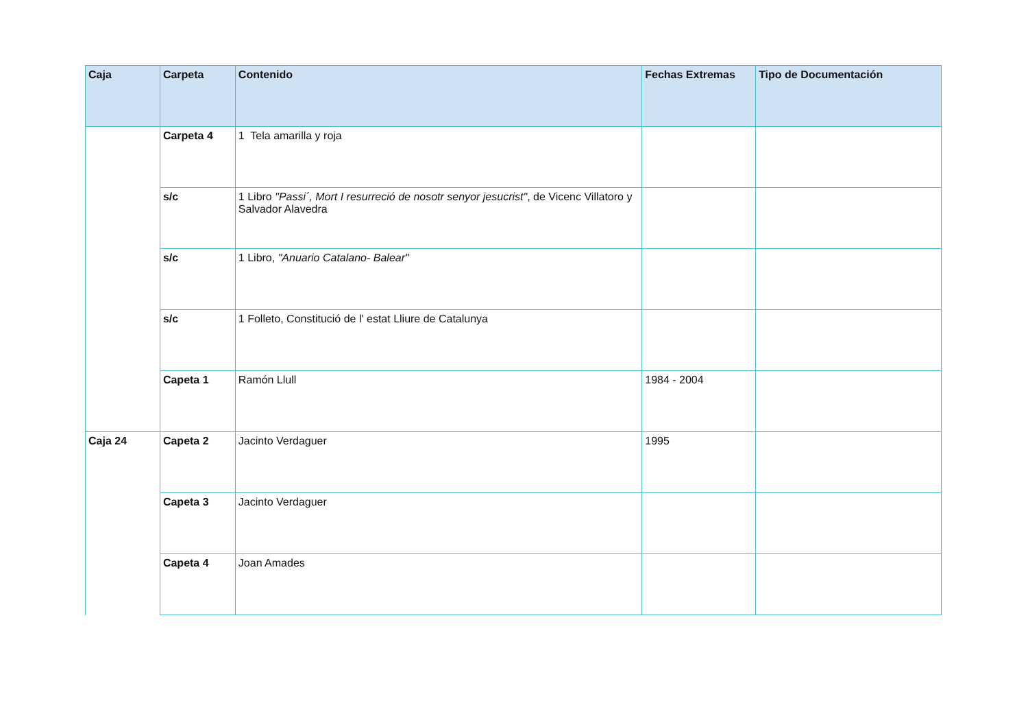| Caja | Carpeta | Contenido | Fechas Extremas | Tipo de Documentación |
| --- | --- | --- | --- | --- |
| | Carpeta 4 | 1 Tela amarilla y roja | | |
| | s/c | 1 Libro "Passi´, Mort I resurreció de nosotr senyor jesucrist" , de Vicenc Villatoro y Salvador Alavedra | | |
| | s/c | 1 Libro, "Anuario Catalano- Balear" | | |
| | s/c | 1 Folleto, Constitució de l' estat Lliure de Catalunya | | |
| | Capeta 1 | Ramón Llull | 1984 - 2004 | |
| Caja 24 | Capeta 2 | Jacinto Verdaguer | 1995 | |
| | Capeta 3 | Jacinto Verdaguer | | |
| | Capeta 4 | Joan Amades | | |